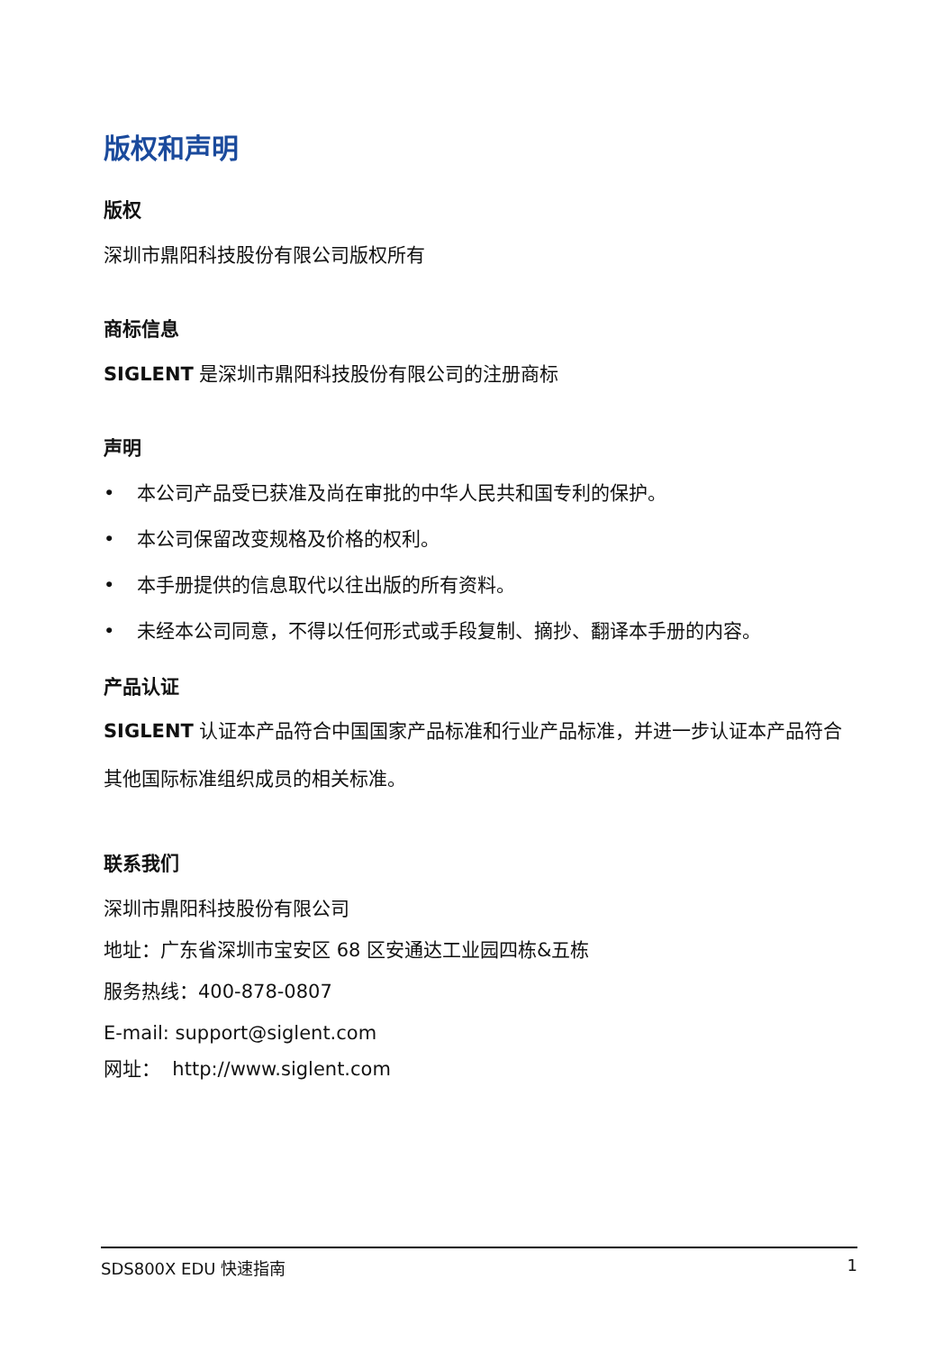版权和声明
版权
深圳市鼎阳科技股份有限公司版权所有
商标信息
SIGLENT 是深圳市鼎阳科技股份有限公司的注册商标
声明
• 本公司产品受已获准及尚在审批的中华人民共和国专利的保护。
• 本公司保留改变规格及价格的权利。
• 本手册提供的信息取代以往出版的所有资料。
• 未经本公司同意，不得以任何形式或手段复制、摘抄、翻译本手册的内容。
产品认证
SIGLENT 认证本产品符合中国国家产品标准和行业产品标准，并进一步认证本产品符合其他国际标准组织成员的相关标准。
联系我们
深圳市鼎阳科技股份有限公司
地址：广东省深圳市宝安区 68 区安通达工业园四栋&五栋
服务热线：400-878-0807
E-mail: support@siglent.com
网址： http://www.siglent.com
SDS800X EDU 快速指南 1